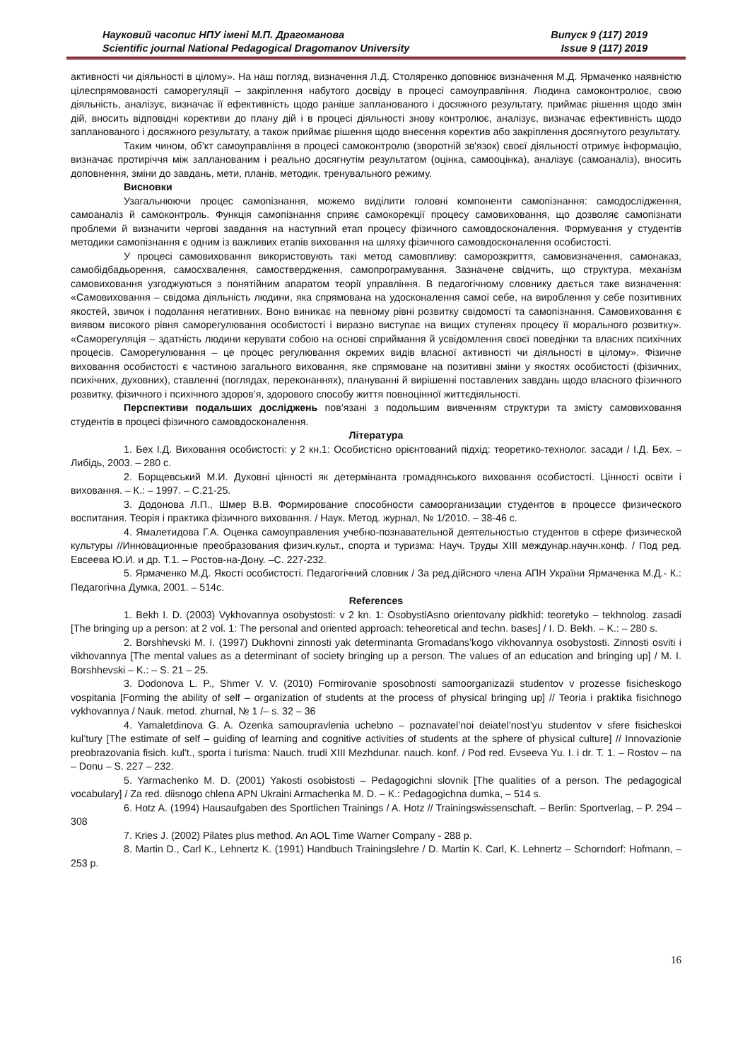Науковий часопис НПУ імені М.П. Драгоманова
Scientific journal National Pedagogical Dragomanov University
Випуск 9 (117) 2019
Issue 9 (117) 2019
активності чи діяльності в цілому». На наш погляд, визначення Л.Д. Столяренко доповнює визначення М.Д. Ярмаченко наявністю цілеспрямованості саморегуляції – закріплення набутого досвіду в процесі самоуправління. Людина самоконтролює, свою діяльність, аналізує, визначає її ефективність щодо раніше запланованого і досяжного результату, приймає рішення щодо змін дій, вносить відповідні корективи до плану дій і в процесі діяльності знову контролює, аналізує, визначає ефективність щодо запланованого і досяжного результату, а також приймає рішення щодо внесення коректив або закріплення досягнутого результату.
Таким чином, об’кт самоуправління в процесі самоконтролю (зворотній зв'язок) своєї діяльності отримує інформацію, визначає протиріччя між запланованим і реально досягнутім результатом (оцінка, самооцінка), аналізує (самоаналіз), вносить доповнення, зміни до завдань, мети, планів, методик, тренувального режиму.
Висновки
Узагальнюючи процес самопізнання, можемо виділити головні компоненти самопізнання: самодослідження, самоаналіз й самоконтроль. Функція самопізнання сприяє самокорекції процесу самовиховання, що дозволяє самопізнати проблеми й визначити чергові завдання на наступний етап процесу фізичного самовдосконалення. Формування у студентів методики самопізнання є одним із важливих етапів виховання на шляху фізичного самовдосконалення особистості.
У процесі самовиховання використовують такі метод самовпливу: саморозкриття, самовизначення, самонаказ, самобідбадьорення, самосхвалення, самоствердження, самопрограмування. Зазначене свідчить, що структура, механізм самовиховання узгоджуються з понятійним апаратом теорії управління. В педагогічному словнику дається таке визначення: «Самовиховання – свідома діяльність людини, яка спрямована на удосконалення самої себе, на вироблення у себе позитивних якостей, звичок і подолання негативних. Воно виникає на певному рівні розвитку свідомості та самопізнання. Самовиховання є виявом високого рівня саморегулювання особистості і виразно виступає на вищих ступенях процесу її морального розвитку». «Саморегуляція – здатність людини керувати собою на основі сприймання й усвідомлення своєї поведінки та власних психічних процесів. Саморегулювання – це процес регулювання окремих видів власної активності чи діяльності в цілому». Фізичне виховання особистості є частиною загального виховання, яке спрямоване на позитивні зміни у якостях особистості (фізичних, психічних, духовних), ставленні (поглядах, переконаннях), плануванні й вирішенні поставлених завдань щодо власного фізичного розвитку, фізичного і психічного здоров’я, здорового способу життя повноцінної життєдіяльності.
Перспективи подальших досліджень пов’язані з подольшим вивченням структури та змісту самовиховання студентів в процесі фізичного самовдосконалення.
Література
1. Бех І.Д. Виховання особистості: у 2 кн.1: Особистісно орієнтований підхід: теоретико-технолог. засади / І.Д. Бех. – Либідь, 2003. – 280 с.
2. Борщевський М.И. Духовні цінності як детермінанта громадянського виховання особистості. Цінності освіти і виховання. – К.: – 1997. – С.21-25.
3. Додонова Л.П., Шмер В.В. Формирование способности самоорганизации студентов в процессе физического воспитания. Теорія і практика фізичного виховання. / Наук. Метод. журнал, № 1/2010. – 38-46 с.
4. Ямалетидова Г.А. Оценка самоуправления учебно-познавательной деятельностью студентов в сфере физической культуры //Инновационные преобразования физич.культ., спорта и туризма: Науч. Труды XIII междунар.научн.конф. / Под ред. Евсеева Ю.И. и др. Т.1. – Ростов-на-Дону. –С. 227-232.
5. Ярмаченко М.Д. Якості особистості. Педагогічний словник / За ред.дійсного члена АПН України Ярмаченка М.Д.- К.: Педагогічна Думка, 2001. – 514с.
References
1. Bekh I. D. (2003) Vykhovannya osobystosti: v 2 kn. 1: OsobystiAsno orientovany pidkhid: teoretyko – tekhnolog. zasadi [The bringing up a person: at 2 vol. 1: The personal and oriented approach: teheoretical and techn. bases] / I. D. Bekh. – K.: – 280 s.
2. Borshhevski M. I. (1997) Dukhovni zinnosti yak determinanta Gromadans’kogo vikhovannya osobystosti. Zinnosti osviti i vikhovannya [The mental values as a determinant of society bringing up a person. The values of an education and bringing up] / M. I. Borshhevski – K.: – S. 21 – 25.
3. Dodonova L. P., Shmer V. V. (2010) Formirovanie sposobnosti samoorganizazii studentov v prozesse fisicheskogo vospitania [Forming the ability of self – organization of students at the process of physical bringing up] // Teoria i praktika fisichnogo vykhovannya / Nauk. metod. zhurnal, № 1 /– s. 32 – 36
4. Yamaletdinova G. A. Ozenka samoupravlenia uchebno – poznavatel’noi deiatel’nost’yu studentov v sfere fisicheskoi kul’tury [The estimate of self – guiding of learning and cognitive activities of students at the sphere of physical culture] // Innovazionie preobrazovania fisich. kul't., sporta i turisma: Nauch. trudi XIII Mezhdunar. nauch. konf. / Pod red. Evseeva Yu. I. i dr. T. 1. – Rostov – na – Donu – S. 227 – 232.
5. Yarmachenko M. D. (2001) Yakosti osobistosti – Pedagogichni slovnik [The qualities of a person. The pedagogical vocabulary] / Za red. diisnogo chlena APN Ukraini Armachenka M. D. – K.: Pedagogichna dumka, – 514 s.
6. Hotz A. (1994) Hausaufgaben des Sportlichen Trainings / A. Hotz // Trainingswissenschaft. – Berlin: Sportverlag, – P. 294 – 308
7. Kries J. (2002) Pilates plus method. An AOL Time Warner Company - 288 p.
8. Martin D., Carl K., Lehnertz K. (1991) Handbuch Trainingslehre / D. Martin K. Carl, K. Lehnertz – Schorndorf: Hofmann, – 253 p.
16